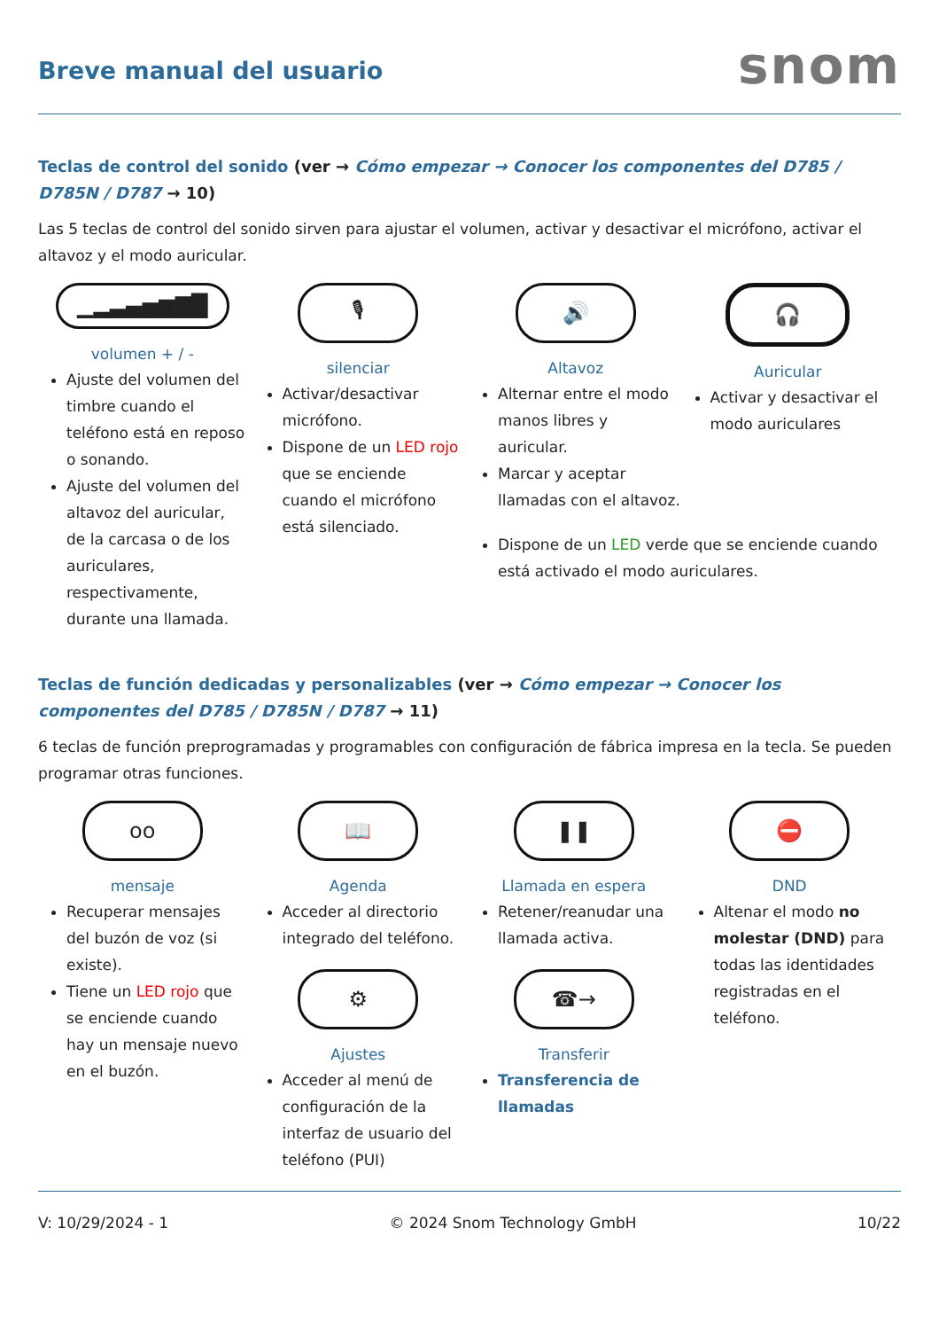Breve manual del usuario
snom
Teclas de control del sonido (ver → Cómo empezar → Conocer los componentes del D785 / D785N / D787 → 10)
Las 5 teclas de control del sonido sirven para ajustar el volumen, activar y desactivar el micrófono, activar el altavoz y el modo auricular.
▁▂▃▄▅▆▇█
volumen + / -
Ajuste del volumen del timbre cuando el teléfono está en reposo o sonando.
Ajuste del volumen del altavoz del auricular, de la carcasa o de los auriculares, respectivamente, durante una llamada.
🎙
silenciar
Activar/desactivar micrófono.
Dispone de un LED rojo que se enciende cuando el micrófono está silenciado.
🔊
Altavoz
Alternar entre el modo manos libres y auricular.
Marcar y aceptar llamadas con el altavoz.
🎧
Auricular
Activar y desactivar el modo auriculares
Dispone de un LED verde que se enciende cuando está activado el modo auriculares.
Teclas de función dedicadas y personalizables (ver → Cómo empezar → Conocer los componentes del D785 / D785N / D787 → 11)
6 teclas de función preprogramadas y programables con configuración de fábrica impresa en la tecla. Se pueden programar otras funciones.
oo
mensaje
Recuperar mensajes del buzón de voz (si existe).
Tiene un LED rojo que se enciende cuando hay un mensaje nuevo en el buzón.
📖
Agenda
Acceder al directorio integrado del teléfono.
⚙
Ajustes
Acceder al menú de configuración de la interfaz de usuario del teléfono (PUI)
❚❚
Llamada en espera
Retener/reanudar una llamada activa.
☎→
Transferir
Transferencia de llamadas
⛔
DND
Altenar el modo no molestar (DND) para todas las identidades registradas en el teléfono.
V: 10/29/2024 - 1 © 2024 Snom Technology GmbH 10/22